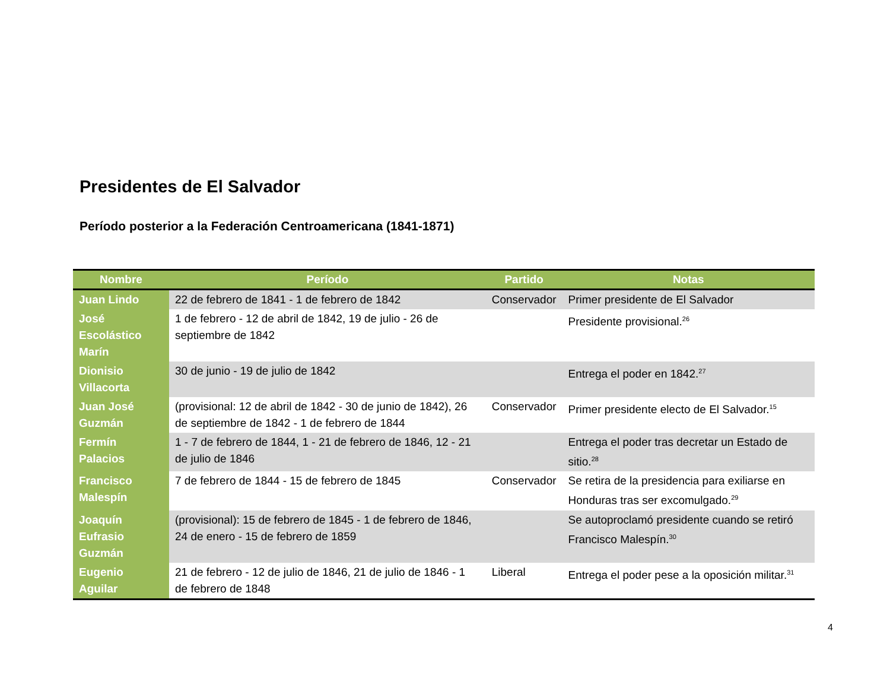Presidentes de El Salvador
Período posterior a la Federación Centroamericana (1841-1871)
| Nombre | Período | Partido | Notas |
| --- | --- | --- | --- |
| Juan Lindo | 22 de febrero de 1841 - 1 de febrero de 1842 | Conservador | Primer presidente de El Salvador |
| José Escolástico Marín | 1 de febrero - 12 de abril de 1842, 19 de julio - 26 de septiembre de 1842 | | Presidente provisional.<sup>26</sup> |
| Dionisio Villacorta | 30 de junio - 19 de julio de 1842 | | Entrega el poder en 1842.<sup>27</sup> |
| Juan José Guzmán | (provisional: 12 de abril de 1842 - 30 de junio de 1842), 26 de septiembre de 1842 - 1 de febrero de 1844 | Conservador | Primer presidente electo de El Salvador.<sup>15</sup> |
| Fermín Palacios | 1 - 7 de febrero de 1844, 1 - 21 de febrero de 1846, 12 - 21 de julio de 1846 | | Entrega el poder tras decretar un Estado de sitio.<sup>28</sup> |
| Francisco Malespín | 7 de febrero de 1844 - 15 de febrero de 1845 | Conservador | Se retira de la presidencia para exiliarse en Honduras tras ser excomulgado.<sup>29</sup> |
| Joaquín Eufrasio Guzmán | (provisional): 15 de febrero de 1845 - 1 de febrero de 1846, 24 de enero - 15 de febrero de 1859 | | Se autoproclamó presidente cuando se retiró Francisco Malespín.<sup>30</sup> |
| Eugenio Aguilar | 21 de febrero - 12 de julio de 1846, 21 de julio de 1846 - 1 de febrero de 1848 | Liberal | Entrega el poder pese a la oposición militar.<sup>31</sup> |
4